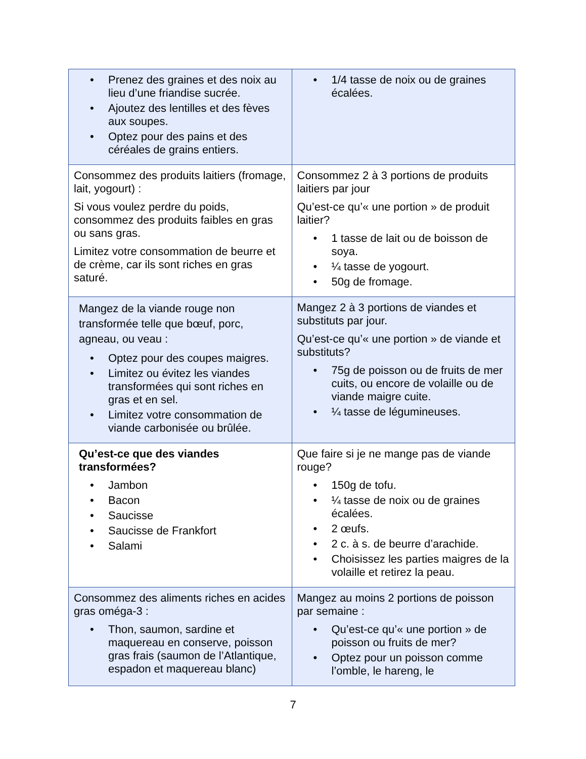| • Prenez des graines et des noix au lieu d’une friandise sucrée. • Ajoutez des lentilles et des fèves aux soupes. • Optez pour des pains et des céréales de grains entiers. | • 1/4 tasse de noix ou de graines écalées. |
| Consommez des produits laitiers (fromage, lait, yogourt) : Si vous voulez perdre du poids, consommez des produits faibles en gras ou sans gras. Limitez votre consommation de beurre et de crème, car ils sont riches en gras saturé. | Consommez 2 à 3 portions de produits laitiers par jour Qu’est-ce qu’« une portion » de produit laitier? • 1 tasse de lait ou de boisson de soya. • ¼ tasse de yogourt. • 50g de fromage. |
| Mangez de la viande rouge non transformée telle que bœuf, porc, agneau, ou veau : • Optez pour des coupes maigres. • Limitez ou évitez les viandes transformées qui sont riches en gras et en sel. • Limitez votre consommation de viande carbonisée ou brûlée. | Mangez 2 à 3 portions de viandes et substituts par jour. Qu’est-ce qu’« une portion » de viande et substituts? • 75g de poisson ou de fruits de mer cuits, ou encore de volaille ou de viande maigre cuite. • ¼ tasse de légumineuses. |
| Qu’est-ce que des viandes transformées? • Jambon • Bacon • Saucisse • Saucisse de Frankfort • Salami | Que faire si je ne mange pas de viande rouge? • 150g de tofu. • ¼ tasse de noix ou de graines écalées. • 2 œufs. • 2 c. à s. de beurre d’arachide. • Choisissez les parties maigres de la volaille et retirez la peau. |
| Consommez des aliments riches en acides gras oméga-3 : • Thon, saumon, sardine et maquereau en conserve, poisson gras frais (saumon de l’Atlantique, espadon et maquereau blanc) | Mangez au moins 2 portions de poisson par semaine : • Qu’est-ce qu’« une portion » de poisson ou fruits de mer? • Optez pour un poisson comme l’omble, le hareng, le |
7